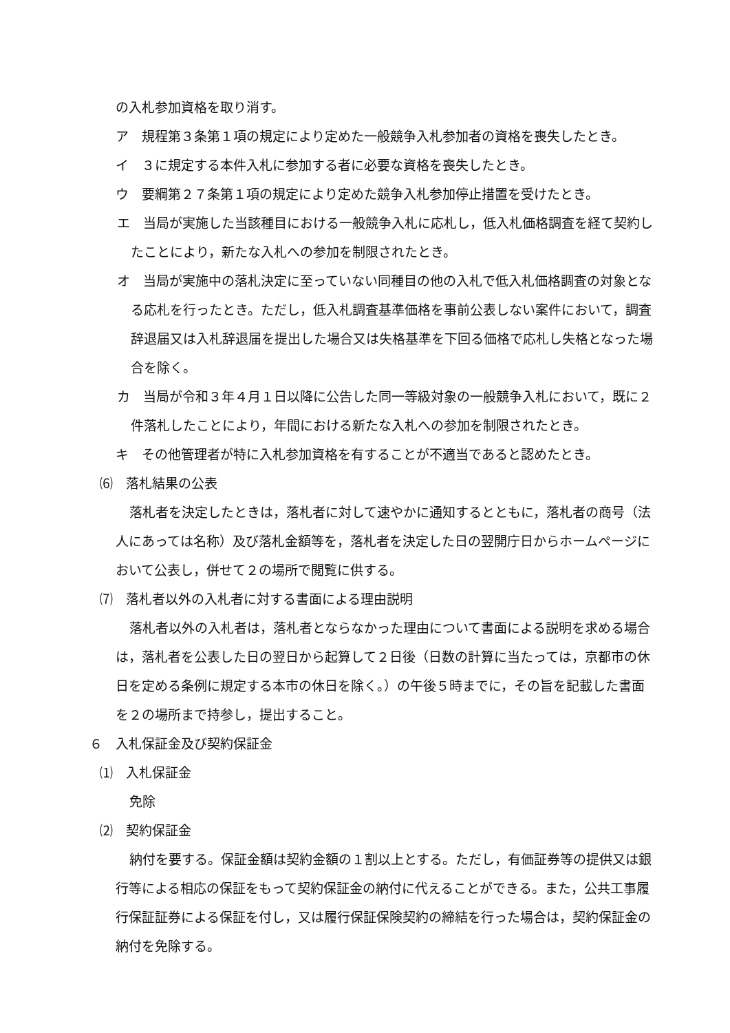の入札参加資格を取り消す。
ア　規程第３条第１項の規定により定めた一般競争入札参加者の資格を喪失したとき。
イ　３に規定する本件入札に参加する者に必要な資格を喪失したとき。
ウ　要綱第２７条第１項の規定により定めた競争入札参加停止措置を受けたとき。
エ　当局が実施した当該種目における一般競争入札に応札し，低入札価格調査を経て契約したことにより，新たな入札への参加を制限されたとき。
オ　当局が実施中の落札決定に至っていない同種目の他の入札で低入札価格調査の対象となる応札を行ったとき。ただし，低入札調査基準価格を事前公表しない案件において，調査辞退届又は入札辞退届を提出した場合又は失格基準を下回る価格で応札し失格となった場合を除く。
カ　当局が令和３年４月１日以降に公告した同一等級対象の一般競争入札において，既に２件落札したことにより，年間における新たな入札への参加を制限されたとき。
キ　その他管理者が特に入札参加資格を有することが不適当であると認めたとき。
⑹　落札結果の公表
落札者を決定したときは，落札者に対して速やかに通知するとともに，落札者の商号（法人にあっては名称）及び落札金額等を，落札者を決定した日の翌開庁日からホームページにおいて公表し，併せて２の場所で閲覧に供する。
⑺　落札者以外の入札者に対する書面による理由説明
落札者以外の入札者は，落札者とならなかった理由について書面による説明を求める場合は，落札者を公表した日の翌日から起算して２日後（日数の計算に当たっては，京都市の休日を定める条例に規定する本市の休日を除く。）の午後５時までに，その旨を記載した書面を２の場所まで持参し，提出すること。
６　入札保証金及び契約保証金
⑴　入札保証金
免除
⑵　契約保証金
納付を要する。保証金額は契約金額の１割以上とする。ただし，有価証券等の提供又は銀行等による相応の保証をもって契約保証金の納付に代えることができる。また，公共工事履行保証証券による保証を付し，又は履行保証保険契約の締結を行った場合は，契約保証金の納付を免除する。